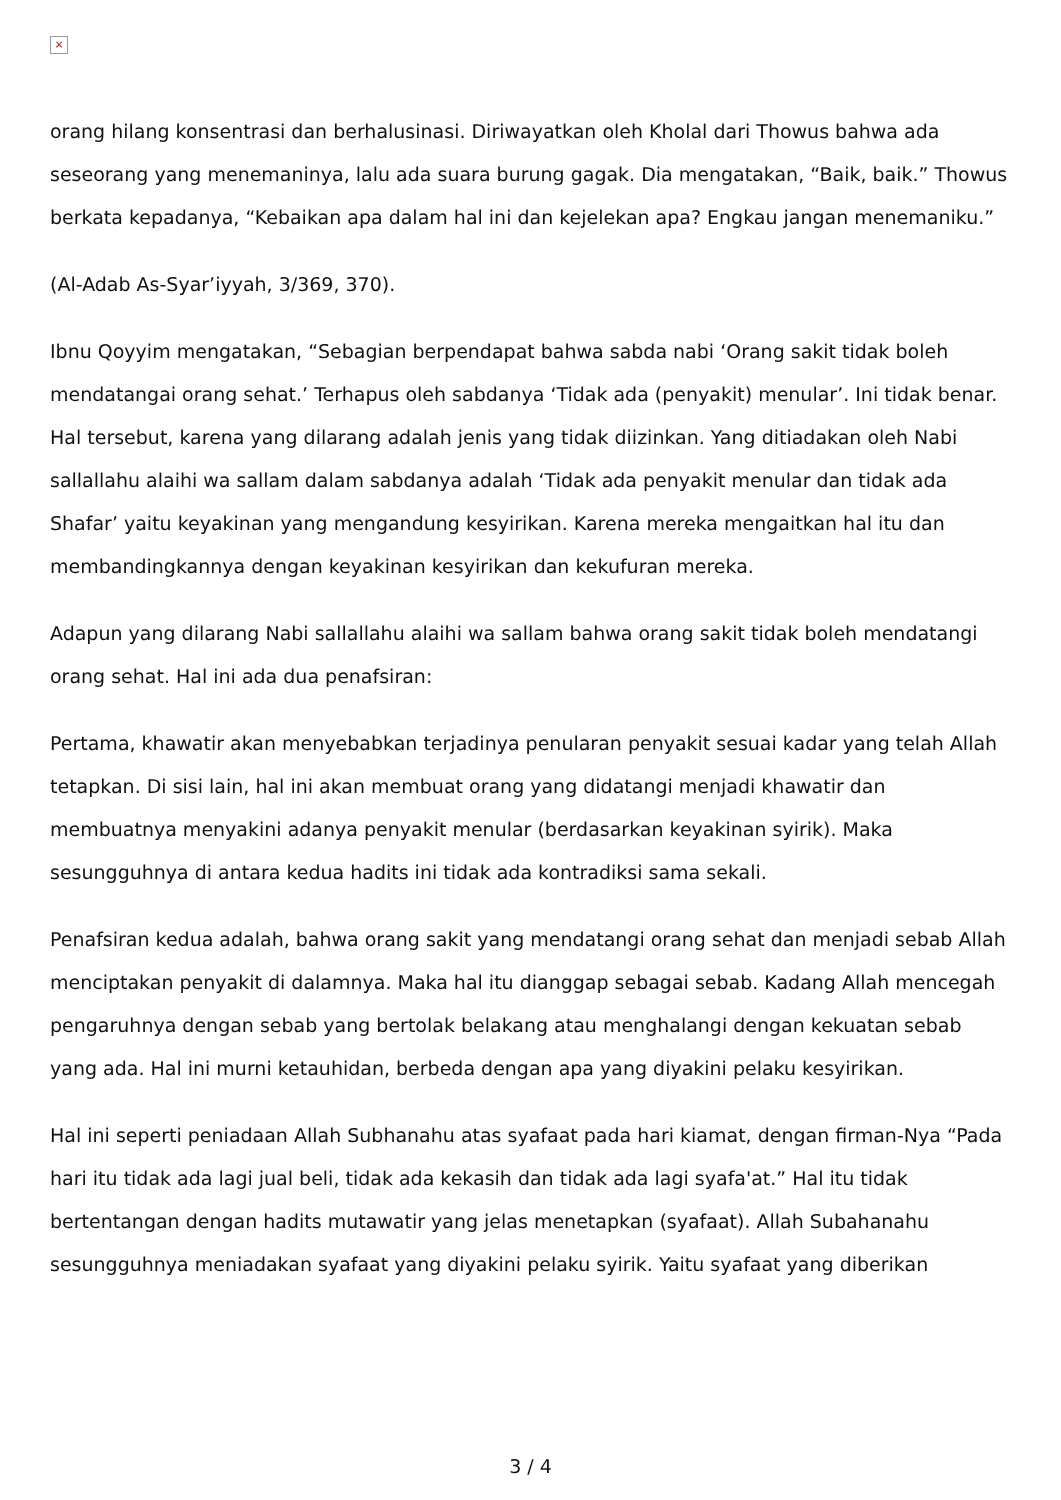×
orang hilang konsentrasi dan berhalusinasi. Diriwayatkan oleh Kholal dari Thowus bahwa ada seseorang yang menemaninya, lalu ada suara burung gagak. Dia mengatakan, “Baik, baik.” Thowus berkata kepadanya, “Kebaikan apa dalam hal ini dan kejelekan apa? Engkau jangan menemaniku.”
(Al-Adab As-Syar’iyyah, 3/369, 370).
Ibnu Qoyyim mengatakan, “Sebagian berpendapat bahwa sabda nabi ‘Orang sakit tidak boleh mendatangai orang sehat.’ Terhapus oleh sabdanya ‘Tidak ada (penyakit) menular’. Ini tidak benar. Hal tersebut, karena yang dilarang adalah jenis yang tidak diizinkan. Yang ditiadakan oleh Nabi sallallahu alaihi wa sallam dalam sabdanya adalah ‘Tidak ada penyakit menular dan tidak ada Shafar’ yaitu keyakinan yang mengandung kesyirikan. Karena mereka mengaitkan hal itu dan membandingkannya dengan keyakinan kesyirikan dan kekufuran mereka.
Adapun yang dilarang Nabi sallallahu alaihi wa sallam bahwa orang sakit tidak boleh mendatangi orang sehat. Hal ini ada dua penafsiran:
Pertama, khawatir akan menyebabkan terjadinya penularan penyakit sesuai kadar yang telah Allah tetapkan. Di sisi lain, hal ini akan membuat orang yang didatangi menjadi khawatir dan membuatnya menyakini adanya penyakit menular (berdasarkan keyakinan syirik). Maka sesungguhnya di antara kedua hadits ini tidak ada kontradiksi sama sekali.
Penafsiran kedua adalah, bahwa orang sakit yang mendatangi orang sehat dan menjadi sebab Allah menciptakan penyakit di dalamnya. Maka hal itu dianggap sebagai sebab. Kadang Allah mencegah pengaruhnya dengan sebab yang bertolak belakang atau menghalangi dengan kekuatan sebab yang ada. Hal ini murni ketauhidan, berbeda dengan apa yang diyakini pelaku kesyirikan.
Hal ini seperti peniadaan Allah Subhanahu atas syafaat pada hari kiamat, dengan firman-Nya “Pada hari itu tidak ada lagi jual beli, tidak ada kekasih dan tidak ada lagi syafa'at.” Hal itu tidak bertentangan dengan hadits mutawatir yang jelas menetapkan (syafaat). Allah Subahanahu sesungguhnya meniadakan syafaat yang diyakini pelaku syirik. Yaitu syafaat yang diberikan
3 / 4